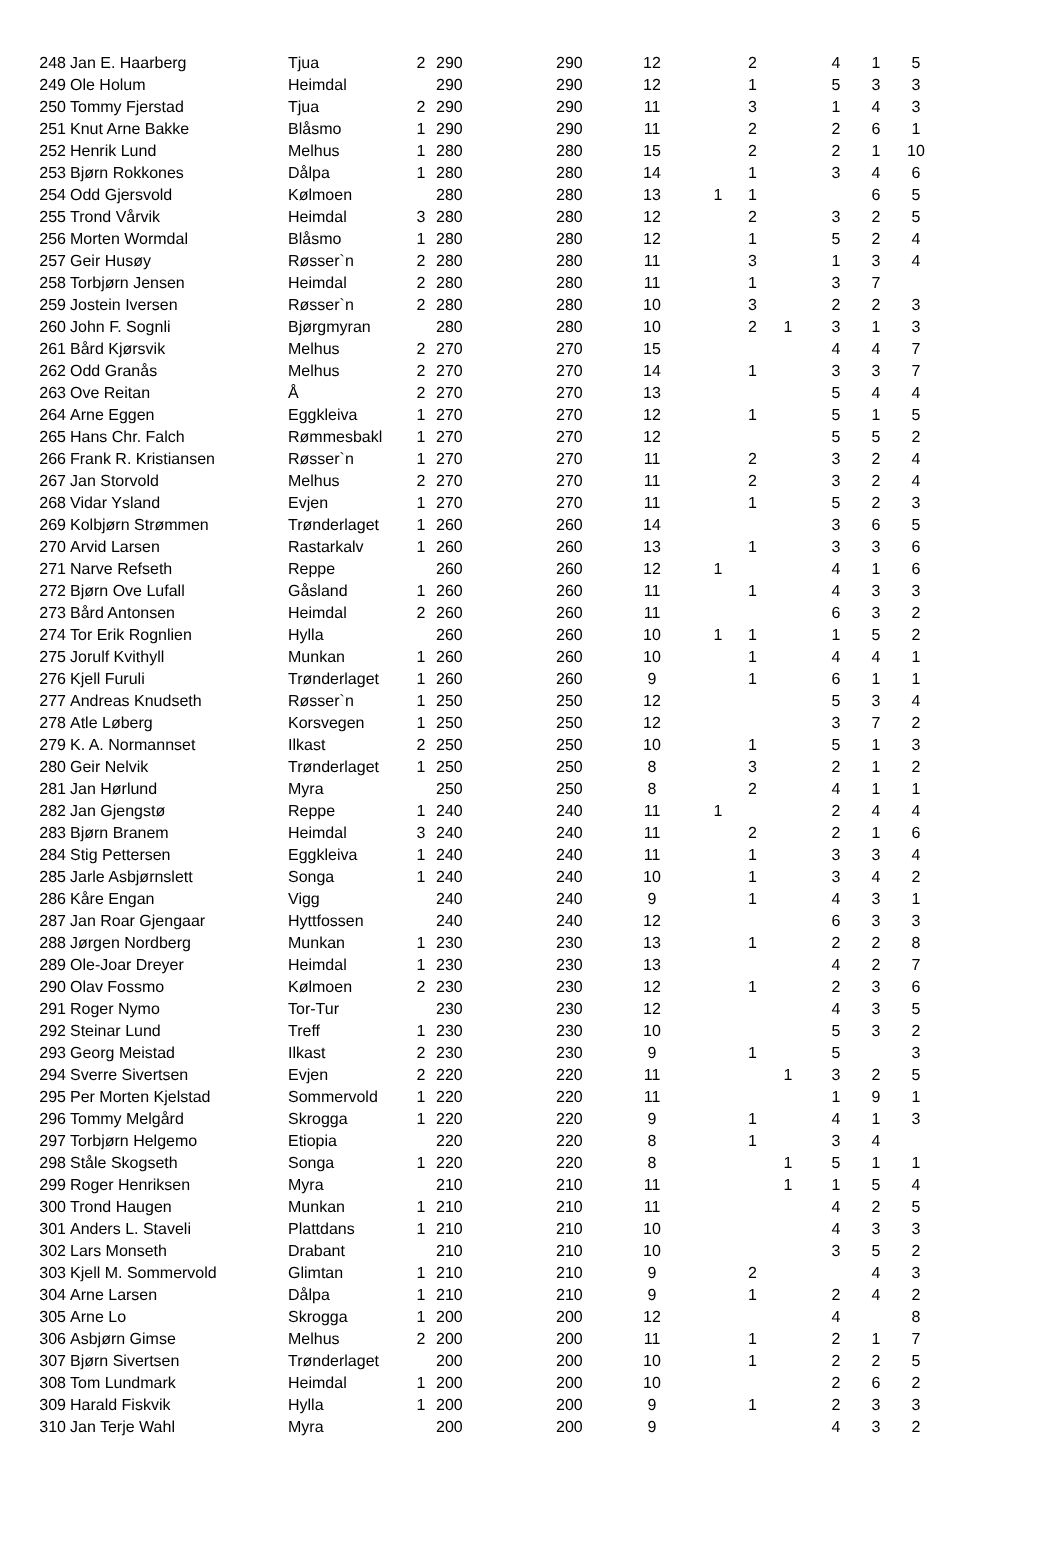| 248 | Jan E. Haarberg | Tjua | 2 | 290 | 290 | 12 | | 2 | | 4 | 1 | 5 |
| 249 | Ole Holum | Heimdal | | 290 | 290 | 12 | | 1 | | 5 | 3 | 3 |
| 250 | Tommy Fjerstad | Tjua | 2 | 290 | 290 | 11 | | 3 | | 1 | 4 | 3 |
| 251 | Knut Arne Bakke | Blåsmo | 1 | 290 | 290 | 11 | | 2 | | 2 | 6 | 1 |
| 252 | Henrik Lund | Melhus | 1 | 280 | 280 | 15 | | 2 | | 2 | 1 | 10 |
| 253 | Bjørn Rokkones | Dålpa | 1 | 280 | 280 | 14 | | 1 | | 3 | 4 | 6 |
| 254 | Odd Gjersvold | Kølmoen | | 280 | 280 | 13 | 1 | 1 | | | 6 | 5 |
| 255 | Trond Vårvik | Heimdal | 3 | 280 | 280 | 12 | | 2 | | 3 | 2 | 5 |
| 256 | Morten Wormdal | Blåsmo | 1 | 280 | 280 | 12 | | 1 | | 5 | 2 | 4 |
| 257 | Geir Husøy | Røsser`n | 2 | 280 | 280 | 11 | | 3 | | 1 | 3 | 4 |
| 258 | Torbjørn Jensen | Heimdal | 2 | 280 | 280 | 11 | | 1 | | 3 | 7 | |
| 259 | Jostein Iversen | Røsser`n | 2 | 280 | 280 | 10 | | 3 | | 2 | 2 | 3 |
| 260 | John F. Sognli | Bjørgmyran | | 280 | 280 | 10 | | 2 | 1 | 3 | 1 | 3 |
| 261 | Bård Kjørsvik | Melhus | 2 | 270 | 270 | 15 | | | | 4 | 4 | 7 |
| 262 | Odd Granås | Melhus | 2 | 270 | 270 | 14 | | 1 | | 3 | 3 | 7 |
| 263 | Ove Reitan | Å | 2 | 270 | 270 | 13 | | | | 5 | 4 | 4 |
| 264 | Arne Eggen | Eggkleiva | 1 | 270 | 270 | 12 | | 1 | | 5 | 1 | 5 |
| 265 | Hans Chr. Falch | Rømmesbakl | 1 | 270 | 270 | 12 | | | | 5 | 5 | 2 |
| 266 | Frank R. Kristiansen | Røsser`n | 1 | 270 | 270 | 11 | | 2 | | 3 | 2 | 4 |
| 267 | Jan Storvold | Melhus | 2 | 270 | 270 | 11 | | 2 | | 3 | 2 | 4 |
| 268 | Vidar Ysland | Evjen | 1 | 270 | 270 | 11 | | 1 | | 5 | 2 | 3 |
| 269 | Kolbjørn Strømmen | Trønderlaget | 1 | 260 | 260 | 14 | | | | 3 | 6 | 5 |
| 270 | Arvid Larsen | Rastarkalv | 1 | 260 | 260 | 13 | | 1 | | 3 | 3 | 6 |
| 271 | Narve Refseth | Reppe | | 260 | 260 | 12 | 1 | | | 4 | 1 | 6 |
| 272 | Bjørn Ove Lufall | Gåsland | 1 | 260 | 260 | 11 | | 1 | | 4 | 3 | 3 |
| 273 | Bård Antonsen | Heimdal | 2 | 260 | 260 | 11 | | | | 6 | 3 | 2 |
| 274 | Tor Erik Rognlien | Hylla | | 260 | 260 | 10 | 1 | 1 | | 1 | 5 | 2 |
| 275 | Jorulf Kvithyll | Munkan | 1 | 260 | 260 | 10 | | 1 | | 4 | 4 | 1 |
| 276 | Kjell Furuli | Trønderlaget | 1 | 260 | 260 | 9 | | 1 | | 6 | 1 | 1 |
| 277 | Andreas Knudseth | Røsser`n | 1 | 250 | 250 | 12 | | | | 5 | 3 | 4 |
| 278 | Atle Løberg | Korsvegen | 1 | 250 | 250 | 12 | | | | 3 | 7 | 2 |
| 279 | K. A. Normannset | Ilkast | 2 | 250 | 250 | 10 | | 1 | | 5 | 1 | 3 |
| 280 | Geir Nelvik | Trønderlaget | 1 | 250 | 250 | 8 | | 3 | | 2 | 1 | 2 |
| 281 | Jan Hørlund | Myra | | 250 | 250 | 8 | | 2 | | 4 | 1 | 1 |
| 282 | Jan Gjengstø | Reppe | 1 | 240 | 240 | 11 | 1 | | | 2 | 4 | 4 |
| 283 | Bjørn Branem | Heimdal | 3 | 240 | 240 | 11 | | 2 | | 2 | 1 | 6 |
| 284 | Stig Pettersen | Eggkleiva | 1 | 240 | 240 | 11 | | 1 | | 3 | 3 | 4 |
| 285 | Jarle Asbjørnslett | Songa | 1 | 240 | 240 | 10 | | 1 | | 3 | 4 | 2 |
| 286 | Kåre Engan | Vigg | | 240 | 240 | 9 | | 1 | | 4 | 3 | 1 |
| 287 | Jan Roar Gjengaar | Hyttfossen | | 240 | 240 | 12 | | | | 6 | 3 | 3 |
| 288 | Jørgen Nordberg | Munkan | 1 | 230 | 230 | 13 | | 1 | | 2 | 2 | 8 |
| 289 | Ole-Joar Dreyer | Heimdal | 1 | 230 | 230 | 13 | | | | 4 | 2 | 7 |
| 290 | Olav Fossmo | Kølmoen | 2 | 230 | 230 | 12 | | 1 | | 2 | 3 | 6 |
| 291 | Roger Nymo | Tor-Tur | | 230 | 230 | 12 | | | | 4 | 3 | 5 |
| 292 | Steinar Lund | Treff | 1 | 230 | 230 | 10 | | | | 5 | 3 | 2 |
| 293 | Georg Meistad | Ilkast | 2 | 230 | 230 | 9 | | 1 | | 5 | | 3 |
| 294 | Sverre Sivertsen | Evjen | 2 | 220 | 220 | 11 | | | 1 | 3 | 2 | 5 |
| 295 | Per Morten Kjelstad | Sommervold | 1 | 220 | 220 | 11 | | | | 1 | 9 | 1 |
| 296 | Tommy Melgård | Skrogga | 1 | 220 | 220 | 9 | | 1 | | 4 | 1 | 3 |
| 297 | Torbjørn Helgemo | Etiopia | | 220 | 220 | 8 | | 1 | | 3 | 4 | |
| 298 | Ståle Skogseth | Songa | 1 | 220 | 220 | 8 | | | 1 | 5 | 1 | 1 |
| 299 | Roger Henriksen | Myra | | 210 | 210 | 11 | | | 1 | 1 | 5 | 4 |
| 300 | Trond Haugen | Munkan | 1 | 210 | 210 | 11 | | | | 4 | 2 | 5 |
| 301 | Anders L. Staveli | Plattdans | 1 | 210 | 210 | 10 | | | | 4 | 3 | 3 |
| 302 | Lars Monseth | Drabant | | 210 | 210 | 10 | | | | 3 | 5 | 2 |
| 303 | Kjell M. Sommervold | Glimtan | 1 | 210 | 210 | 9 | | 2 | | | 4 | 3 |
| 304 | Arne Larsen | Dålpa | 1 | 210 | 210 | 9 | | 1 | | 2 | 4 | 2 |
| 305 | Arne Lo | Skrogga | 1 | 200 | 200 | 12 | | | | 4 | | 8 |
| 306 | Asbjørn Gimse | Melhus | 2 | 200 | 200 | 11 | | 1 | | 2 | 1 | 7 |
| 307 | Bjørn Sivertsen | Trønderlaget | | 200 | 200 | 10 | | 1 | | 2 | 2 | 5 |
| 308 | Tom Lundmark | Heimdal | 1 | 200 | 200 | 10 | | | | 2 | 6 | 2 |
| 309 | Harald Fiskvik | Hylla | 1 | 200 | 200 | 9 | | 1 | | 2 | 3 | 3 |
| 310 | Jan Terje Wahl | Myra | | 200 | 200 | 9 | | | | 4 | 3 | 2 |